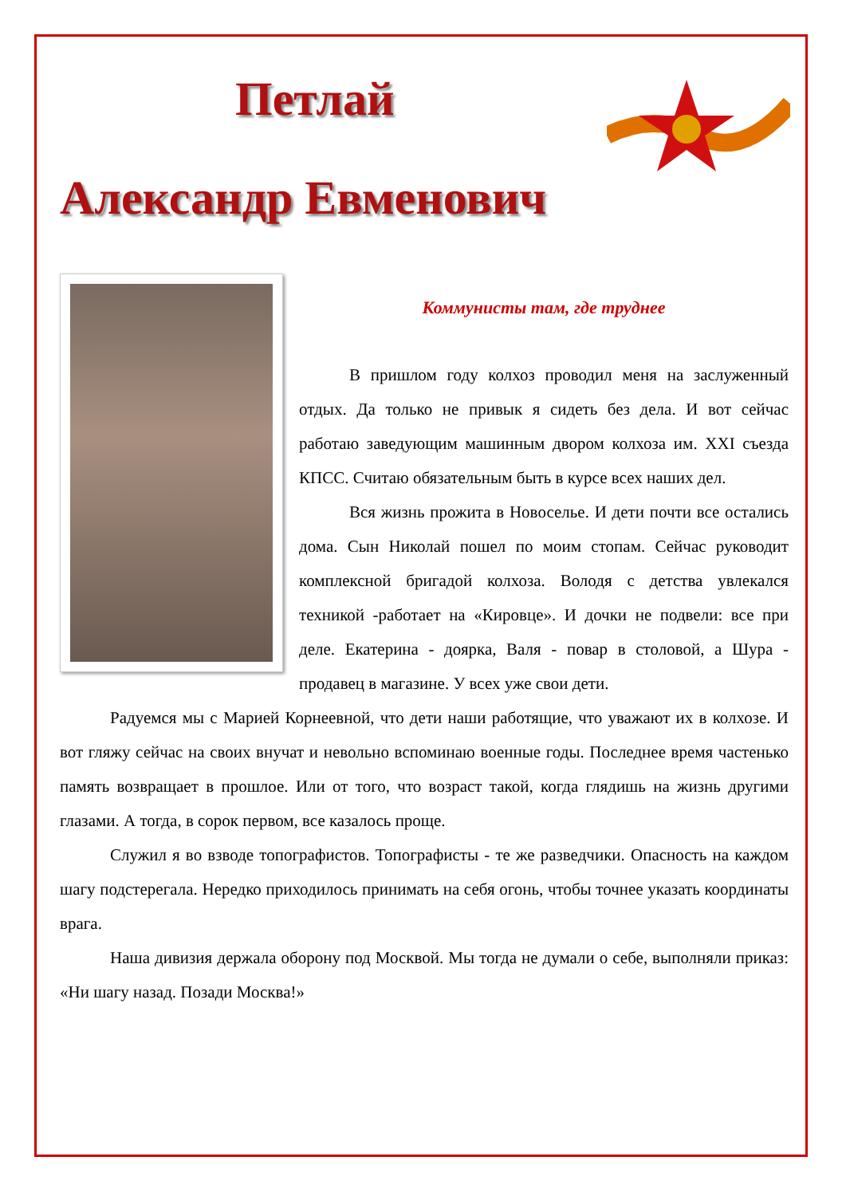Петлай
Александр Евменович
Коммунисты там, где труднее
В пришлом году колхоз проводил меня на заслуженный отдых. Да только не привык я сидеть без дела. И вот сейчас работаю заведующим машинным двором колхоза им. XXI съезда КПСС. Считаю обязательным быть в курсе всех наших дел.
Вся жизнь прожита в Новоселье. И дети почти все остались дома. Сын Николай пошел по моим стопам. Сейчас руководит комплексной бригадой колхоза. Володя с детства увлекался техникой -работает на «Кировце». И дочки не подвели: все при деле. Екатерина - доярка, Валя - повар в столовой, а Шура - продавец в магазине. У всех уже свои дети.
Радуемся мы с Марией Корнеевной, что дети наши работящие, что уважают их в колхозе. И вот гляжу сейчас на своих внучат и невольно вспоминаю военные годы. Последнее время частенько память возвращает в прошлое. Или от того, что возраст такой, когда глядишь на жизнь другими глазами. А тогда, в сорок первом, все казалось проще.
Служил я во взводе топографистов. Топографисты - те же разведчики. Опасность на каждом шагу подстерегала. Нередко приходилось принимать на себя огонь, чтобы точнее указать координаты врага.
Наша дивизия держала оборону под Москвой. Мы тогда не думали о себе, выполняли приказ: «Ни шагу назад. Позади Москва!»